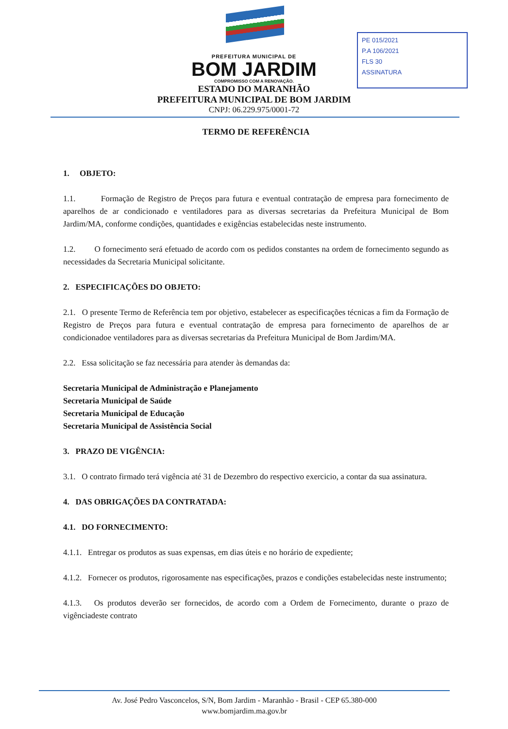PE 015/2021
P.A 106/2021
FLS 30
ASSINATURA
PREFEITURA MUNICIPAL DE
BOM JARDIM
COMPROMISSO COM A RENOVAÇÃO.
ESTADO DO MARANHÃO
PREFEITURA MUNICIPAL DE BOM JARDIM
CNPJ: 06.229.975/0001-72
TERMO DE REFERÊNCIA
1. OBJETO:
1.1. Formação de Registro de Preços para futura e eventual contratação de empresa para fornecimento de aparelhos de ar condicionado e ventiladores para as diversas secretarias da Prefeitura Municipal de Bom Jardim/MA, conforme condições, quantidades e exigências estabelecidas neste instrumento.
1.2. O fornecimento será efetuado de acordo com os pedidos constantes na ordem de fornecimento segundo as necessidades da Secretaria Municipal solicitante.
2. ESPECIFICAÇÕES DO OBJETO:
2.1. O presente Termo de Referência tem por objetivo, estabelecer as especificações técnicas a fim da Formação de Registro de Preços para futura e eventual contratação de empresa para fornecimento de aparelhos de ar condicionadoe ventiladores para as diversas secretarias da Prefeitura Municipal de Bom Jardim/MA.
2.2. Essa solicitação se faz necessária para atender às demandas da:
Secretaria Municipal de Administração e Planejamento
Secretaria Municipal de Saúde
Secretaria Municipal de Educação
Secretaria Municipal de Assistência Social
3. PRAZO DE VIGÊNCIA:
3.1. O contrato firmado terá vigência até 31 de Dezembro do respectivo exercicio, a contar da sua assinatura.
4. DAS OBRIGAÇÕES DA CONTRATADA:
4.1. DO FORNECIMENTO:
4.1.1. Entregar os produtos as suas expensas, em dias úteis e no horário de expediente;
4.1.2. Fornecer os produtos, rigorosamente nas especificações, prazos e condições estabelecidas neste instrumento;
4.1.3. Os produtos deverão ser fornecidos, de acordo com a Ordem de Fornecimento, durante o prazo de vigênciadeste contrato
Av. José Pedro Vasconcelos, S/N, Bom Jardim - Maranhão - Brasil - CEP 65.380-000
www.bomjardim.ma.gov.br